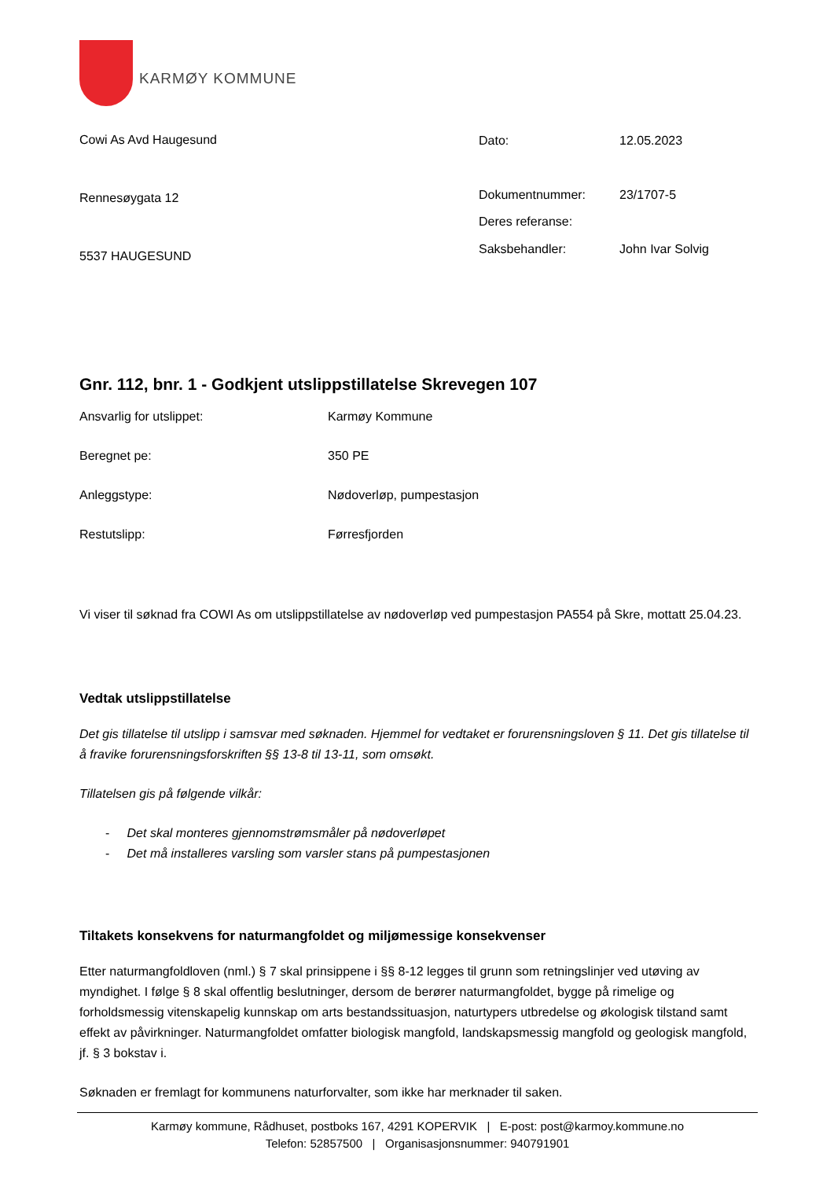KARMØY KOMMUNE
Cowi As Avd Haugesund
Rennesøygata 12
5537 HAUGESUND
| Dato: | 12.05.2023 |
| Dokumentnummer: | 23/1707-5 |
| Deres referanse: | |
| Saksbehandler: | John Ivar Solvig |
Gnr. 112, bnr. 1 - Godkjent utslippstillatelse Skrevegen 107
| Ansvarlig for utslippet: | Karmøy Kommune |
| Beregnet pe: | 350 PE |
| Anleggstype: | Nødoverløp, pumpestasjon |
| Restutslipp: | Førresfjorden |
Vi viser til søknad fra COWI As om utslippstillatelse av nødoverløp ved pumpestasjon PA554 på Skre, mottatt 25.04.23.
Vedtak utslippstillatelse
Det gis tillatelse til utslipp i samsvar med søknaden. Hjemmel for vedtaket er forurensningsloven § 11. Det gis tillatelse til å fravike forurensningsforskriften §§ 13-8 til 13-11, som omsøkt.
Tillatelsen gis på følgende vilkår:
- Det skal monteres gjennomstrømsmåler på nødoverløpet
- Det må installeres varsling som varsler stans på pumpestasjonen
Tiltakets konsekvens for naturmangfoldet og miljømessige konsekvenser
Etter naturmangfoldloven (nml.) § 7 skal prinsippene i §§ 8-12 legges til grunn som retningslinjer ved utøving av myndighet. I følge § 8 skal offentlig beslutninger, dersom de berører naturmangfoldet, bygge på rimelige og forholdsmessig vitenskapelig kunnskap om arts bestandssituasjon, naturtypers utbredelse og økologisk tilstand samt effekt av påvirkninger. Naturmangfoldet omfatter biologisk mangfold, landskapsmessig mangfold og geologisk mangfold, jf. § 3 bokstav i.
Søknaden er fremlagt for kommunens naturforvalter, som ikke har merknader til saken.
Karmøy kommune, Rådhuset, postboks 167, 4291 KOPERVIK | E-post: post@karmoy.kommune.no
Telefon: 52857500 | Organisasjonsnummer: 940791901